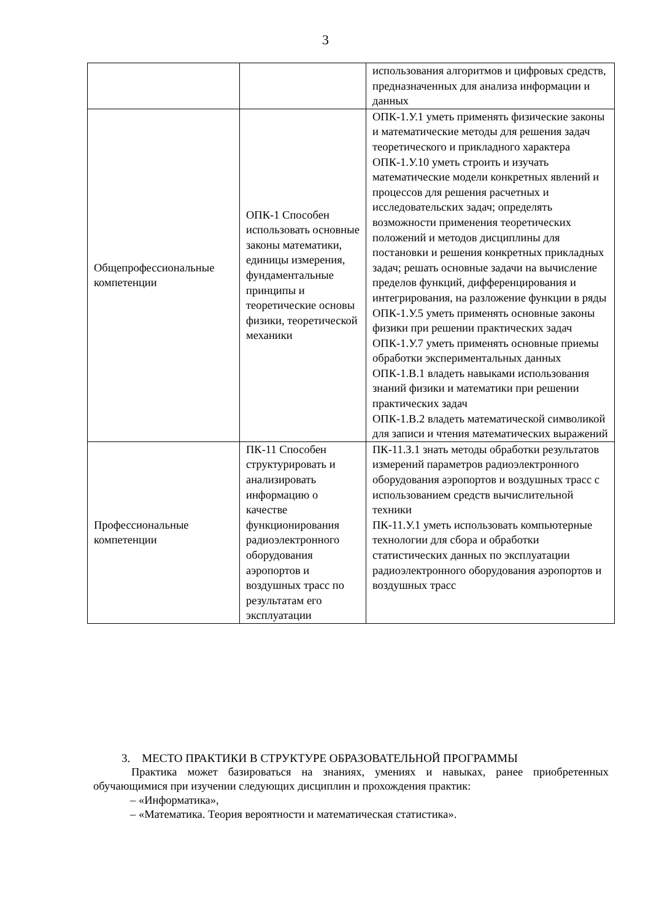3
| | | использования алгоритмов и цифровых средств, предназначенных для анализа информации и данных |
| Общепрофессиональные компетенции | ОПК-1 Способен использовать основные законы математики, единицы измерения, фундаментальные принципы и теоретические основы физики, теоретической механики | ОПК-1.У.1 уметь применять физические законы и математические методы для решения задач теоретического и прикладного характера ОПК-1.У.10 уметь строить и изучать математические модели конкретных явлений и процессов для решения расчетных и исследовательских задач; определять возможности применения теоретических положений и методов дисциплины для постановки и решения конкретных прикладных задач; решать основные задачи на вычисление пределов функций, дифференцирования и интегрирования, на разложение функции в ряды ОПК-1.У.5 уметь применять основные законы физики при решении практических задач ОПК-1.У.7 уметь применять основные приемы обработки экспериментальных данных ОПК-1.В.1 владеть навыками использования знаний физики и математики при решении практических задач ОПК-1.В.2 владеть математической символикой для записи и чтения математических выражений |
| Профессиональные компетенции | ПК-11 Способен структурировать и анализировать информацию о качестве функционирования радиоэлектронного оборудования аэропортов и воздушных трасс по результатам его эксплуатации | ПК-11.З.1 знать методы обработки результатов измерений параметров радиоэлектронного оборудования аэропортов и воздушных трасс с использованием средств вычислительной техники ПК-11.У.1 уметь использовать компьютерные технологии для сбора и обработки статистических данных по эксплуатации радиоэлектронного оборудования аэропортов и воздушных трасс |
3. МЕСТО ПРАКТИКИ В СТРУКТУРЕ ОБРАЗОВАТЕЛЬНОЙ ПРОГРАММЫ
Практика может базироваться на знаниях, умениях и навыках, ранее приобретенных обучающимися при изучении следующих дисциплин и прохождения практик:
– «Информатика»,
– «Математика. Теория вероятности и математическая статистика».